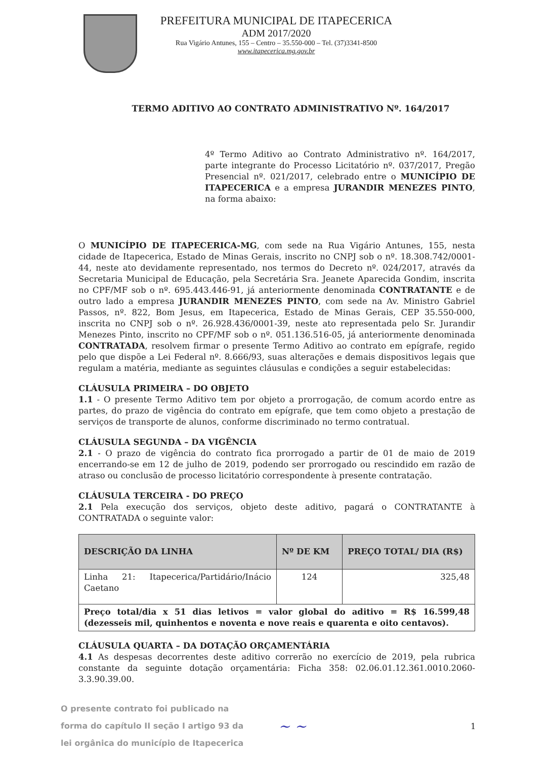PREFEITURA MUNICIPAL DE ITAPECERICA
ADM 2017/2020
Rua Vigário Antunes, 155 – Centro – 35.550-000 – Tel. (37)3341-8500
www.itapecerica.mg.gov.br
TERMO ADITIVO AO CONTRATO ADMINISTRATIVO Nº. 164/2017
4º Termo Aditivo ao Contrato Administrativo nº. 164/2017, parte integrante do Processo Licitatório nº. 037/2017, Pregão Presencial nº. 021/2017, celebrado entre o MUNICÍPIO DE ITAPECERICA e a empresa JURANDIR MENEZES PINTO, na forma abaixo:
O MUNICÍPIO DE ITAPECERICA-MG, com sede na Rua Vigário Antunes, 155, nesta cidade de Itapecerica, Estado de Minas Gerais, inscrito no CNPJ sob o nº. 18.308.742/0001-44, neste ato devidamente representado, nos termos do Decreto nº. 024/2017, através da Secretaria Municipal de Educação, pela Secretária Sra. Jeanete Aparecida Gondim, inscrita no CPF/MF sob o nº. 695.443.446-91, já anteriormente denominada CONTRATANTE e de outro lado a empresa JURANDIR MENEZES PINTO, com sede na Av. Ministro Gabriel Passos, nº. 822, Bom Jesus, em Itapecerica, Estado de Minas Gerais, CEP 35.550-000, inscrita no CNPJ sob o nº. 26.928.436/0001-39, neste ato representada pelo Sr. Jurandir Menezes Pinto, inscrito no CPF/MF sob o nº. 051.136.516-05, já anteriormente denominada CONTRATADA, resolvem firmar o presente Termo Aditivo ao contrato em epígrafe, regido pelo que dispõe a Lei Federal nº. 8.666/93, suas alterações e demais dispositivos legais que regulam a matéria, mediante as seguintes cláusulas e condições a seguir estabelecidas:
CLÁUSULA PRIMEIRA – DO OBJETO
1.1 - O presente Termo Aditivo tem por objeto a prorrogação, de comum acordo entre as partes, do prazo de vigência do contrato em epígrafe, que tem como objeto a prestação de serviços de transporte de alunos, conforme discriminado no termo contratual.
CLÁUSULA SEGUNDA – DA VIGÊNCIA
2.1 - O prazo de vigência do contrato fica prorrogado a partir de 01 de maio de 2019 encerrando-se em 12 de julho de 2019, podendo ser prorrogado ou rescindido em razão de atraso ou conclusão de processo licitatório correspondente à presente contratação.
CLÁUSULA TERCEIRA - DO PREÇO
2.1 Pela execução dos serviços, objeto deste aditivo, pagará o CONTRATANTE à CONTRATADA o seguinte valor:
| DESCRIÇÃO DA LINHA | Nº DE KM | PREÇO TOTAL/ DIA (R$) |
| --- | --- | --- |
| Linha 21: Itapecerica/Partidário/Inácio Caetano | 124 | 325,48 |
| Preço total/dia x 51 dias letivos = valor global do aditivo = R$ 16.599,48 (dezesseis mil, quinhentos e noventa e nove reais e quarenta e oito centavos). | | |
CLÁUSULA QUARTA – DA DOTAÇÃO ORÇAMENTÁRIA
4.1 As despesas decorrentes deste aditivo correrão no exercício de 2019, pela rubrica constante da seguinte dotação orçamentária: Ficha 358: 02.06.01.12.361.0010.2060-3.3.90.39.00.
O presente contrato foi publicado na
forma do capítulo II seção I artigo 93 da
lei orgânica do município de Itapecerica
~ ~
1